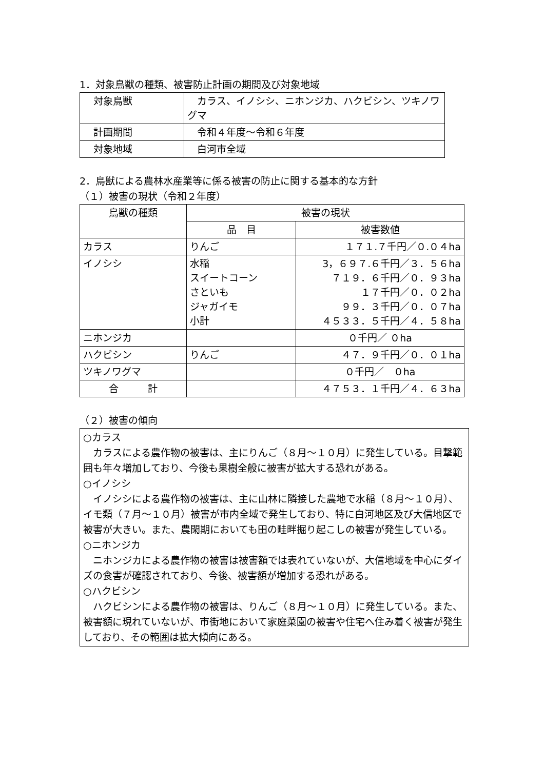1．対象鳥獣の種類、被害防止計画の期間及び対象地域
| 対象鳥獣 | カラス、イノシシ、ニホンジカ、ハクビシン、ツキノワグマ |
| 計画期間 | 令和４年度～令和６年度 |
| 対象地域 | 白河市全域 |
2．鳥獣による農林水産業等に係る被害の防止に関する基本的な方針
（１）被害の現状（令和２年度）
| 鳥獣の種類 | 被害の現状 | |
| --- | --- | --- |
| | 品 目 | 被害数値 |
| カラス | りんご | １７１.７千円／０.０４ha |
| イノシシ | 水稲 スイートコーン さといも ジャガイモ 小計 | 3，６９７.６千円／３．５６ha ７１９．６千円／０．９３ha １７千円／０．０２ha ９９．３千円／０．０７ha ４５３３．５千円／４．５８ha |
| ニホンジカ | | ０千円／ ０ha |
| ハクビシン | りんご | ４７．９千円／０．０１ha |
| ツキノワグマ | | ０千円／ ０ha |
| 合 計 | | ４７５３．１千円／４．６３ha |
（２）被害の傾向
○カラス
　カラスによる農作物の被害は、主にりんご（８月～１０月）に発生している。目撃範囲も年々増加しており、今後も果樹全般に被害が拡大する恐れがある。
○イノシシ
　イノシシによる農作物の被害は、主に山林に隣接した農地で水稲（８月～１０月）、イモ類（７月～１０月）被害が市内全域で発生しており、特に白河地区及び大信地区で被害が大きい。また、農閑期においても田の畦畔掘り起こしの被害が発生している。
○ニホンジカ
　ニホンジカによる農作物の被害は被害額では表れていないが、大信地域を中心にダイズの食害が確認されており、今後、被害額が増加する恐れがある。
○ハクビシン
　ハクビシンによる農作物の被害は、りんご（８月～１０月）に発生している。また、被害額に現れていないが、市街地において家庭菜園の被害や住宅へ住み着く被害が発生しており、その範囲は拡大傾向にある。